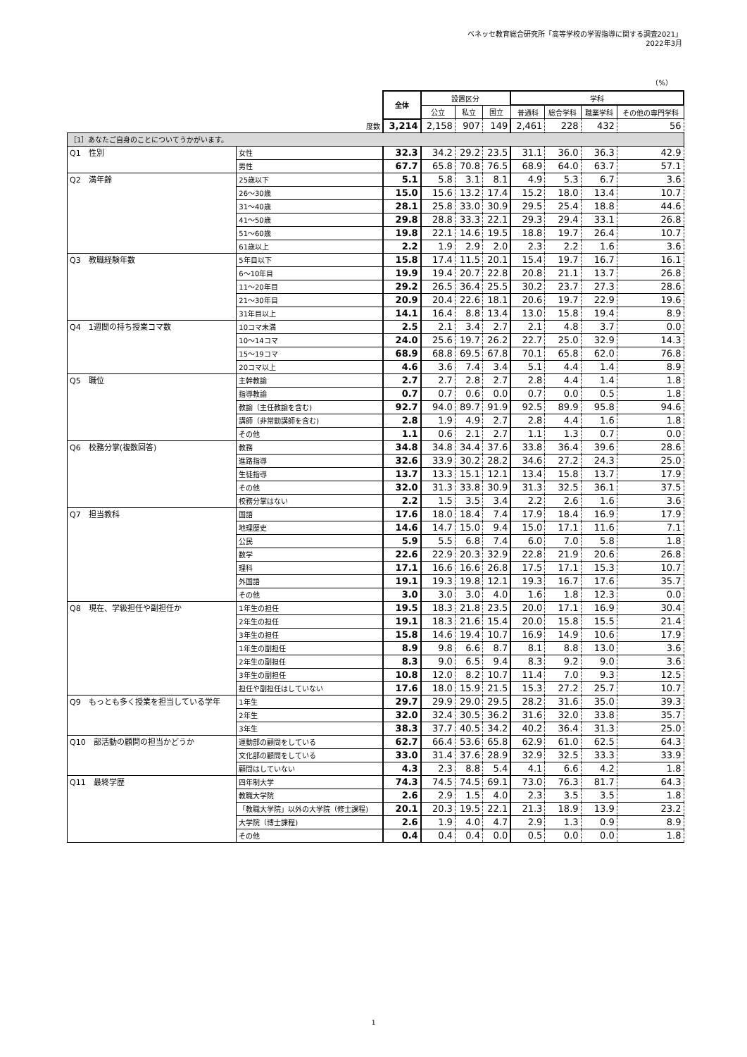ベネッセ教育総合研究所「高等学校の学習指導に関する調査2021」
2022年3月
（%）
| | | 全体 | 設置区分 | | | 学科 | | | |
| | | | 公立 | 私立 | 国立 | 普通科 | 総合学科 | 職業学科 | その他の専門学科 |
| 度数 | | 3,214 | 2,158 | 907 | 149 | 2,461 | 228 | 432 | 56 |
| ［1］あなたご自身のことについてうかがいます。 | | | | | | | | | |
| Q1 性別 | 女性 | 32.3 | 34.2 | 29.2 | 23.5 | 31.1 | 36.0 | 36.3 | 42.9 |
| | 男性 | 67.7 | 65.8 | 70.8 | 76.5 | 68.9 | 64.0 | 63.7 | 57.1 |
| Q2 満年齢 | 25歳以下 | 5.1 | 5.8 | 3.1 | 8.1 | 4.9 | 5.3 | 6.7 | 3.6 |
| | 26～30歳 | 15.0 | 15.6 | 13.2 | 17.4 | 15.2 | 18.0 | 13.4 | 10.7 |
| | 31～40歳 | 28.1 | 25.8 | 33.0 | 30.9 | 29.5 | 25.4 | 18.8 | 44.6 |
| | 41～50歳 | 29.8 | 28.8 | 33.3 | 22.1 | 29.3 | 29.4 | 33.1 | 26.8 |
| | 51～60歳 | 19.8 | 22.1 | 14.6 | 19.5 | 18.8 | 19.7 | 26.4 | 10.7 |
| | 61歳以上 | 2.2 | 1.9 | 2.9 | 2.0 | 2.3 | 2.2 | 1.6 | 3.6 |
| Q3 教職経験年数 | 5年目以下 | 15.8 | 17.4 | 11.5 | 20.1 | 15.4 | 19.7 | 16.7 | 16.1 |
| | 6～10年目 | 19.9 | 19.4 | 20.7 | 22.8 | 20.8 | 21.1 | 13.7 | 26.8 |
| | 11～20年目 | 29.2 | 26.5 | 36.4 | 25.5 | 30.2 | 23.7 | 27.3 | 28.6 |
| | 21～30年目 | 20.9 | 20.4 | 22.6 | 18.1 | 20.6 | 19.7 | 22.9 | 19.6 |
| | 31年目以上 | 14.1 | 16.4 | 8.8 | 13.4 | 13.0 | 15.8 | 19.4 | 8.9 |
| Q4 1週間の持ち授業コマ数 | 10コマ未満 | 2.5 | 2.1 | 3.4 | 2.7 | 2.1 | 4.8 | 3.7 | 0.0 |
| | 10～14コマ | 24.0 | 25.6 | 19.7 | 26.2 | 22.7 | 25.0 | 32.9 | 14.3 |
| | 15～19コマ | 68.9 | 68.8 | 69.5 | 67.8 | 70.1 | 65.8 | 62.0 | 76.8 |
| | 20コマ以上 | 4.6 | 3.6 | 7.4 | 3.4 | 5.1 | 4.4 | 1.4 | 8.9 |
| Q5 職位 | 主幹教諭 | 2.7 | 2.7 | 2.8 | 2.7 | 2.8 | 4.4 | 1.4 | 1.8 |
| | 指導教諭 | 0.7 | 0.7 | 0.6 | 0.0 | 0.7 | 0.0 | 0.5 | 1.8 |
| | 教諭（主任教諭を含む) | 92.7 | 94.0 | 89.7 | 91.9 | 92.5 | 89.9 | 95.8 | 94.6 |
| | 講師（非常勤講師を含む) | 2.8 | 1.9 | 4.9 | 2.7 | 2.8 | 4.4 | 1.6 | 1.8 |
| | その他 | 1.1 | 0.6 | 2.1 | 2.7 | 1.1 | 1.3 | 0.7 | 0.0 |
| Q6 校務分掌(複数回答) | 教務 | 34.8 | 34.8 | 34.4 | 37.6 | 33.8 | 36.4 | 39.6 | 28.6 |
| | 進路指導 | 32.6 | 33.9 | 30.2 | 28.2 | 34.6 | 27.2 | 24.3 | 25.0 |
| | 生徒指導 | 13.7 | 13.3 | 15.1 | 12.1 | 13.4 | 15.8 | 13.7 | 17.9 |
| | その他 | 32.0 | 31.3 | 33.8 | 30.9 | 31.3 | 32.5 | 36.1 | 37.5 |
| | 校務分掌はない | 2.2 | 1.5 | 3.5 | 3.4 | 2.2 | 2.6 | 1.6 | 3.6 |
| Q7 担当教科 | 国語 | 17.6 | 18.0 | 18.4 | 7.4 | 17.9 | 18.4 | 16.9 | 17.9 |
| | 地理歴史 | 14.6 | 14.7 | 15.0 | 9.4 | 15.0 | 17.1 | 11.6 | 7.1 |
| | 公民 | 5.9 | 5.5 | 6.8 | 7.4 | 6.0 | 7.0 | 5.8 | 1.8 |
| | 数学 | 22.6 | 22.9 | 20.3 | 32.9 | 22.8 | 21.9 | 20.6 | 26.8 |
| | 理科 | 17.1 | 16.6 | 16.6 | 26.8 | 17.5 | 17.1 | 15.3 | 10.7 |
| | 外国語 | 19.1 | 19.3 | 19.8 | 12.1 | 19.3 | 16.7 | 17.6 | 35.7 |
| | その他 | 3.0 | 3.0 | 3.0 | 4.0 | 1.6 | 1.8 | 12.3 | 0.0 |
| Q8 現在、学級担任や副担任か | 1年生の担任 | 19.5 | 18.3 | 21.8 | 23.5 | 20.0 | 17.1 | 16.9 | 30.4 |
| | 2年生の担任 | 19.1 | 18.3 | 21.6 | 15.4 | 20.0 | 15.8 | 15.5 | 21.4 |
| | 3年生の担任 | 15.8 | 14.6 | 19.4 | 10.7 | 16.9 | 14.9 | 10.6 | 17.9 |
| | 1年生の副担任 | 8.9 | 9.8 | 6.6 | 8.7 | 8.1 | 8.8 | 13.0 | 3.6 |
| | 2年生の副担任 | 8.3 | 9.0 | 6.5 | 9.4 | 8.3 | 9.2 | 9.0 | 3.6 |
| | 3年生の副担任 | 10.8 | 12.0 | 8.2 | 10.7 | 11.4 | 7.0 | 9.3 | 12.5 |
| | 担任や副担任はしていない | 17.6 | 18.0 | 15.9 | 21.5 | 15.3 | 27.2 | 25.7 | 10.7 |
| Q9 もっとも多く授業を担当している学年 | 1年生 | 29.7 | 29.9 | 29.0 | 29.5 | 28.2 | 31.6 | 35.0 | 39.3 |
| | 2年生 | 32.0 | 32.4 | 30.5 | 36.2 | 31.6 | 32.0 | 33.8 | 35.7 |
| | 3年生 | 38.3 | 37.7 | 40.5 | 34.2 | 40.2 | 36.4 | 31.3 | 25.0 |
| Q10 部活動の顧問の担当かどうか | 運動部の顧問をしている | 62.7 | 66.4 | 53.6 | 65.8 | 62.9 | 61.0 | 62.5 | 64.3 |
| | 文化部の顧問をしている | 33.0 | 31.4 | 37.6 | 28.9 | 32.9 | 32.5 | 33.3 | 33.9 |
| | 顧問はしていない | 4.3 | 2.3 | 8.8 | 5.4 | 4.1 | 6.6 | 4.2 | 1.8 |
| Q11 最終学歴 | 四年制大学 | 74.3 | 74.5 | 74.5 | 69.1 | 73.0 | 76.3 | 81.7 | 64.3 |
| | 教職大学院 | 2.6 | 2.9 | 1.5 | 4.0 | 2.3 | 3.5 | 3.5 | 1.8 |
| | 「教職大学院」以外の大学院（修士課程) | 20.1 | 20.3 | 19.5 | 22.1 | 21.3 | 18.9 | 13.9 | 23.2 |
| | 大学院（博士課程) | 2.6 | 1.9 | 4.0 | 4.7 | 2.9 | 1.3 | 0.9 | 8.9 |
| | その他 | 0.4 | 0.4 | 0.4 | 0.0 | 0.5 | 0.0 | 0.0 | 1.8 |
1